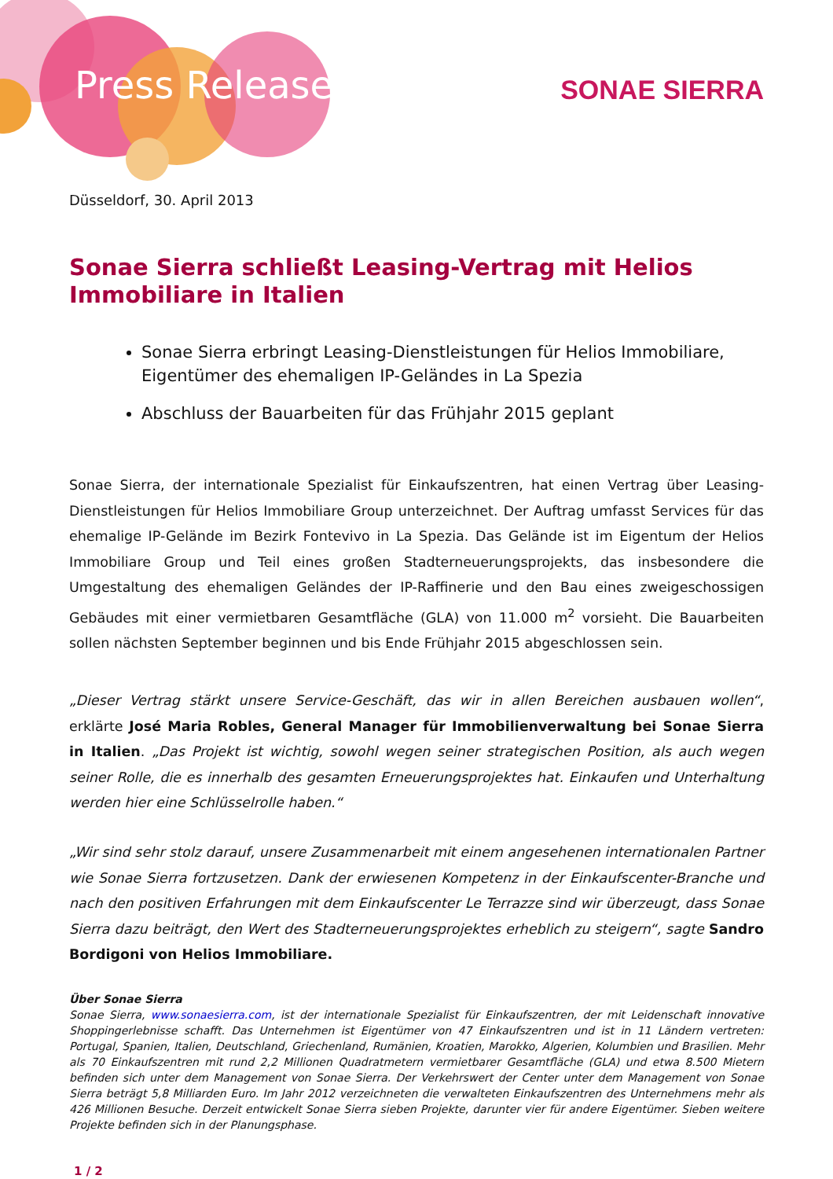Press Release SONAE SIERRA
Düsseldorf, 30. April 2013
Sonae Sierra schließt Leasing-Vertrag mit Helios Immobiliare in Italien
Sonae Sierra erbringt Leasing-Dienstleistungen für Helios Immobiliare, Eigentümer des ehemaligen IP-Geländes in La Spezia
Abschluss der Bauarbeiten für das Frühjahr 2015 geplant
Sonae Sierra, der internationale Spezialist für Einkaufszentren, hat einen Vertrag über Leasing-Dienstleistungen für Helios Immobiliare Group unterzeichnet. Der Auftrag umfasst Services für das ehemalige IP-Gelände im Bezirk Fontevivo in La Spezia. Das Gelände ist im Eigentum der Helios Immobiliare Group und Teil eines großen Stadterneuerungsprojekts, das insbesondere die Umgestaltung des ehemaligen Geländes der IP-Raffinerie und den Bau eines zweigeschossigen Gebäudes mit einer vermietbaren Gesamtfläche (GLA) von 11.000 m<sup>2</sup> vorsieht. Die Bauarbeiten sollen nächsten September beginnen und bis Ende Frühjahr 2015 abgeschlossen sein.
„Dieser Vertrag stärkt unsere Service-Geschäft, das wir in allen Bereichen ausbauen wollen“, erklärte José Maria Robles, General Manager für Immobilienverwaltung bei Sonae Sierra in Italien. „Das Projekt ist wichtig, sowohl wegen seiner strategischen Position, als auch wegen seiner Rolle, die es innerhalb des gesamten Erneuerungsprojektes hat. Einkaufen und Unterhaltung werden hier eine Schlüsselrolle haben.“
„Wir sind sehr stolz darauf, unsere Zusammenarbeit mit einem angesehenen internationalen Partner wie Sonae Sierra fortzusetzen. Dank der erwiesenen Kompetenz in der Einkaufscenter-Branche und nach den positiven Erfahrungen mit dem Einkaufscenter Le Terrazze sind wir überzeugt, dass Sonae Sierra dazu beiträgt, den Wert des Stadterneuerungsprojektes erheblich zu steigern“, sagte Sandro Bordigoni von Helios Immobiliare.
Über Sonae Sierra
Sonae Sierra, www.sonaesierra.com, ist der internationale Spezialist für Einkaufszentren, der mit Leidenschaft innovative Shoppingerlebnisse schafft. Das Unternehmen ist Eigentümer von 47 Einkaufszentren und ist in 11 Ländern vertreten: Portugal, Spanien, Italien, Deutschland, Griechenland, Rumänien, Kroatien, Marokko, Algerien, Kolumbien und Brasilien. Mehr als 70 Einkaufszentren mit rund 2,2 Millionen Quadratmetern vermietbarer Gesamtfläche (GLA) und etwa 8.500 Mietern befinden sich unter dem Management von Sonae Sierra. Der Verkehrswert der Center unter dem Management von Sonae Sierra beträgt 5,8 Milliarden Euro. Im Jahr 2012 verzeichneten die verwalteten Einkaufszentren des Unternehmens mehr als 426 Millionen Besuche. Derzeit entwickelt Sonae Sierra sieben Projekte, darunter vier für andere Eigentümer. Sieben weitere Projekte befinden sich in der Planungsphase.
1 / 2